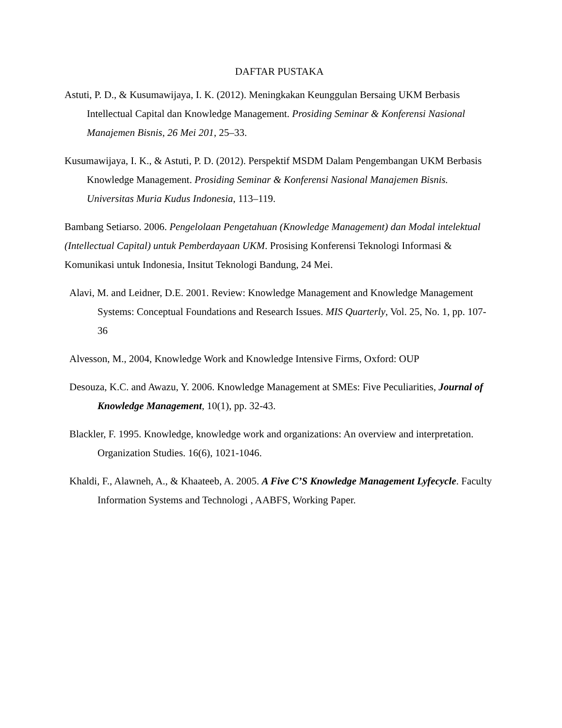DAFTAR PUSTAKA
Astuti, P. D., & Kusumawijaya, I. K. (2012). Meningkakan Keunggulan Bersaing UKM Berbasis Intellectual Capital dan Knowledge Management. Prosiding Seminar & Konferensi Nasional Manajemen Bisnis, 26 Mei 201, 25–33.
Kusumawijaya, I. K., & Astuti, P. D. (2012). Perspektif MSDM Dalam Pengembangan UKM Berbasis Knowledge Management. Prosiding Seminar & Konferensi Nasional Manajemen Bisnis. Universitas Muria Kudus Indonesia, 113–119.
Bambang Setiarso. 2006. Pengelolaan Pengetahuan (Knowledge Management) dan Modal intelektual (Intellectual Capital) untuk Pemberdayaan UKM. Prosising Konferensi Teknologi Informasi & Komunikasi untuk Indonesia, Insitut Teknologi Bandung, 24 Mei.
Alavi, M. and Leidner, D.E. 2001. Review: Knowledge Management and Knowledge Management Systems: Conceptual Foundations and Research Issues. MIS Quarterly, Vol. 25, No. 1, pp. 107-36
Alvesson, M., 2004, Knowledge Work and Knowledge Intensive Firms, Oxford: OUP
Desouza, K.C. and Awazu, Y. 2006. Knowledge Management at SMEs: Five Peculiarities, Journal of Knowledge Management, 10(1), pp. 32-43.
Blackler, F. 1995. Knowledge, knowledge work and organizations: An overview and interpretation. Organization Studies. 16(6), 1021-1046.
Khaldi, F., Alawneh, A., & Khaateeb, A. 2005. A Five C’S Knowledge Management Lyfecycle. Faculty Information Systems and Technologi , AABFS, Working Paper.